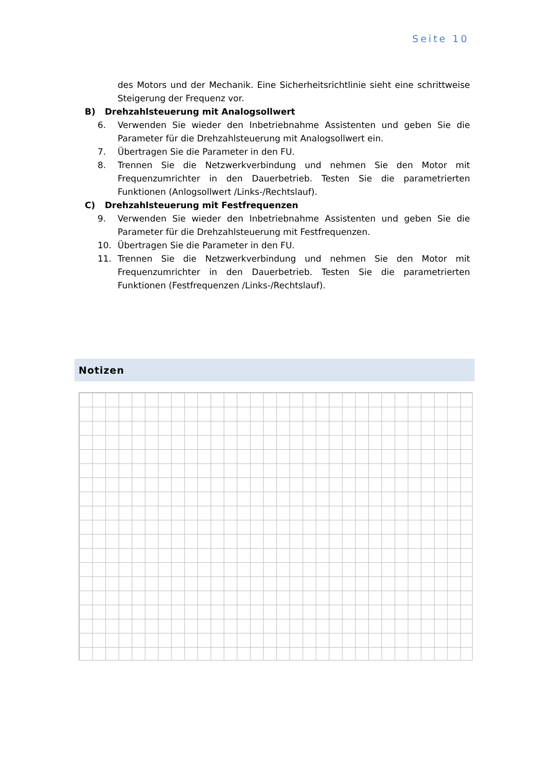Seite 10
des Motors und der Mechanik. Eine Sicherheitsrichtlinie sieht eine schrittweise Steigerung der Frequenz vor.
B) Drehzahlsteuerung mit Analogsollwert
6. Verwenden Sie wieder den Inbetriebnahme Assistenten und geben Sie die Parameter für die Drehzahlsteuerung mit Analogsollwert ein.
7. Übertragen Sie die Parameter in den FU.
8. Trennen Sie die Netzwerkverbindung und nehmen Sie den Motor mit Frequenzumrichter in den Dauerbetrieb. Testen Sie die parametrierten Funktionen (Anlogsollwert /Links-/Rechtslauf).
C) Drehzahlsteuerung mit Festfrequenzen
9. Verwenden Sie wieder den Inbetriebnahme Assistenten und geben Sie die Parameter für die Drehzahlsteuerung mit Festfrequenzen.
10. Übertragen Sie die Parameter in den FU.
11. Trennen Sie die Netzwerkverbindung und nehmen Sie den Motor mit Frequenzumrichter in den Dauerbetrieb. Testen Sie die parametrierten Funktionen (Festfrequenzen /Links-/Rechtslauf).
Notizen